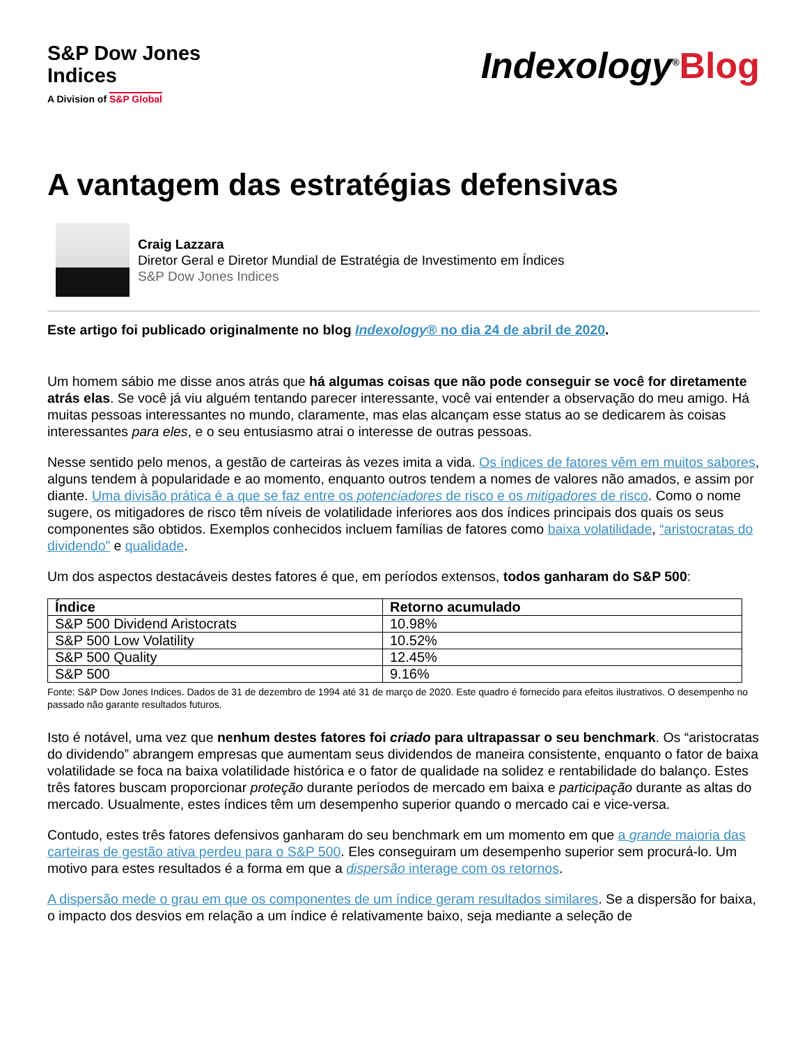S&P Dow Jones
Indices
A Division of S&P Global
Indexology<sup>®</sup>Blog
A vantagem das estratégias defensivas
Craig Lazzara
Diretor Geral e Diretor Mundial de Estratégia de Investimento em Índices
S&P Dow Jones Indices
Este artigo foi publicado originalmente no blog Indexology® no dia 24 de abril de 2020.
Um homem sábio me disse anos atrás que há algumas coisas que não pode conseguir se você for diretamente atrás elas. Se você já viu alguém tentando parecer interessante, você vai entender a observação do meu amigo. Há muitas pessoas interessantes no mundo, claramente, mas elas alcançam esse status ao se dedicarem às coisas interessantes para eles, e o seu entusiasmo atrai o interesse de outras pessoas.
Nesse sentido pelo menos, a gestão de carteiras às vezes imita a vida. Os índices de fatores vêm em muitos sabores, alguns tendem à popularidade e ao momento, enquanto outros tendem a nomes de valores não amados, e assim por diante. Uma divisão prática é a que se faz entre os potenciadores de risco e os mitigadores de risco. Como o nome sugere, os mitigadores de risco têm níveis de volatilidade inferiores aos dos índices principais dos quais os seus componentes são obtidos. Exemplos conhecidos incluem famílias de fatores como baixa volatilidade, “aristocratas do dividendo” e qualidade.
Um dos aspectos destacáveis destes fatores é que, em períodos extensos, todos ganharam do S&P 500:
| Índice | Retorno acumulado |
| --- | --- |
| S&P 500 Dividend Aristocrats | 10.98% |
| S&P 500 Low Volatility | 10.52% |
| S&P 500 Quality | 12.45% |
| S&P 500 | 9.16% |
Fonte: S&P Dow Jones Indices. Dados de 31 de dezembro de 1994 até 31 de março de 2020. Este quadro é fornecido para efeitos ilustrativos. O desempenho no passado não garante resultados futuros.
Isto é notável, uma vez que nenhum destes fatores foi criado para ultrapassar o seu benchmark. Os “aristocratas do dividendo” abrangem empresas que aumentam seus dividendos de maneira consistente, enquanto o fator de baixa volatilidade se foca na baixa volatilidade histórica e o fator de qualidade na solidez e rentabilidade do balanço. Estes três fatores buscam proporcionar proteção durante períodos de mercado em baixa e participação durante as altas do mercado. Usualmente, estes índices têm um desempenho superior quando o mercado cai e vice-versa.
Contudo, estes três fatores defensivos ganharam do seu benchmark em um momento em que a grande maioria das carteiras de gestão ativa perdeu para o S&P 500. Eles conseguiram um desempenho superior sem procurá-lo. Um motivo para estes resultados é a forma em que a dispersão interage com os retornos.
A dispersão mede o grau em que os componentes de um índice geram resultados similares. Se a dispersão for baixa, o impacto dos desvios em relação a um índice é relativamente baixo, seja mediante a seleção de